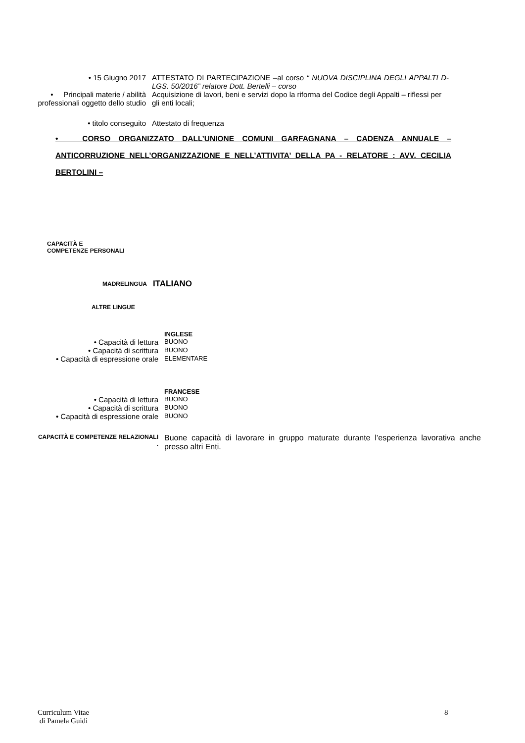• 15 Giugno 2017 ATTESTATO DI PARTECIPAZIONE –al corso “ NUOVA DISCIPLINA DEGLI APPALTI D-LGS. 50/2016” relatore Dott. Bertelli – corso
• Principali materie / abilità professionali oggetto dello studio
Acquisizione di lavori, beni e servizi dopo la riforma del Codice degli Appalti – riflessi per gli enti locali;
• titolo conseguito Attestato di frequenza
• CORSO ORGANIZZATO DALL’UNIONE COMUNI GARFAGNANA – CADENZA ANNUALE – ANTICORRUZIONE NELL’ORGANIZZAZIONE E NELL’ATTIVITA’ DELLA PA - RELATORE : AVV. CECILIA BERTOLINI –
CAPACITÀ E
COMPETENZE PERSONALI
MADRELINGUA
ITALIANO
ALTRE LINGUE
INGLESE
• Capacità di lettura
BUONO
• Capacità di scrittura
BUONO
• Capacità di espressione orale
ELEMENTARE
FRANCESE
• Capacità di lettura
BUONO
• Capacità di scrittura
BUONO
• Capacità di espressione orale
BUONO
CAPACITÀ E COMPETENZE RELAZIONALI
.
Buone capacità di lavorare in gruppo maturate durante l’esperienza lavorativa anche presso altri Enti.
Curriculum Vitae
di Pamela Guidi
8